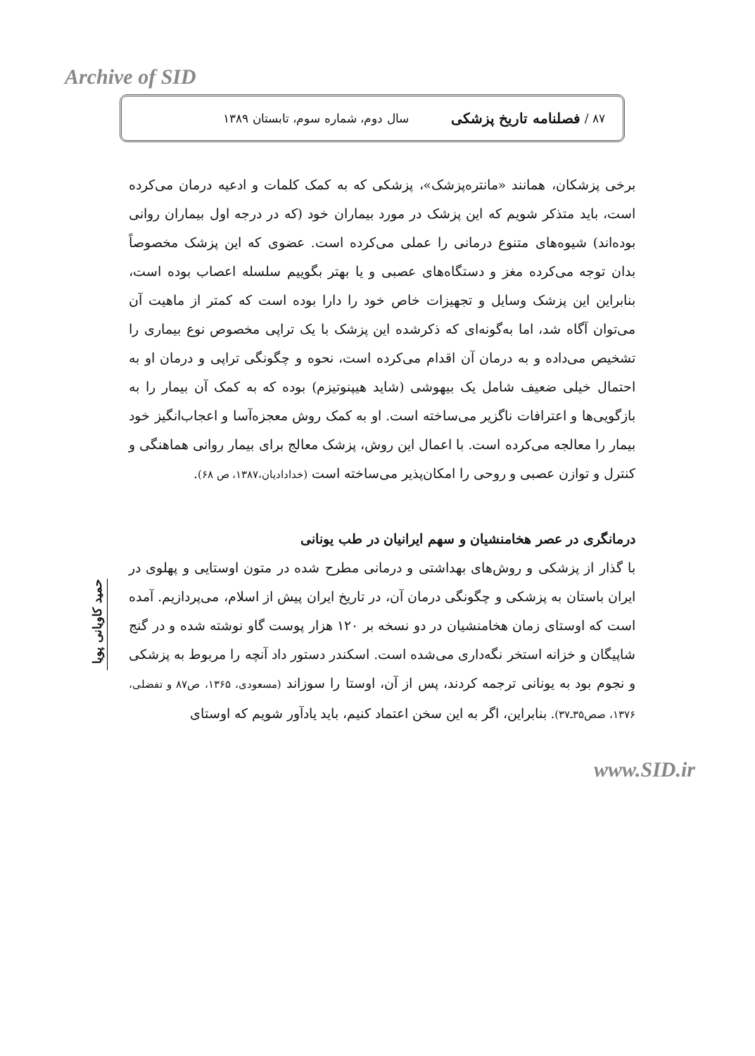Archive of SID
۸۷ / فصلنامه تاریخ پزشکی سال دوم، شماره سوم، تابستان ۱۳۸۹
برخی پزشکان، همانند «مانتره‌پزشک»، پزشکی که به کمک کلمات و ادعیه درمان می‌کرده است، باید متذکر شویم که این پزشک در مورد بیماران خود (که در درجه اول بیماران روانی بوده‌اند) شیوه‌های متنوع درمانی را عملی می‌کرده است. عضوی که این پزشک مخصوصاً بدان توجه می‌کرده مغز و دستگاه‌های عصبی و یا بهتر بگوییم سلسله اعصاب بوده است، بنابراین این پزشک وسایل و تجهیزات خاص خود را دارا بوده است که کمتر از ماهیت آن می‌توان آگاه شد، اما به‌گونه‌ای که ذکرشده این پزشک با یک تراپی مخصوص نوع بیماری را تشخیص می‌داده و به درمان آن اقدام می‌کرده است، نحوه و چگونگی تراپی و درمان او به احتمال خیلی ضعیف شامل یک بیهوشی (شاید هیپنوتیزم) بوده که به کمک آن بیمار را به بازگویی‌ها و اعترافات ناگزیر می‌ساخته است. او به کمک روش معجزه‌آسا و اعجاب‌انگیز خود بیمار را معالجه می‌کرده است. با اعمال این روش، پزشک معالج برای بیمار روانی هماهنگی و کنترل و توازن عصبی و روحی را امکان‌پذیر می‌ساخته است (خدادادیان،۱۳۸۷، ص ۶۸).
درمانگری در عصر هخامنشیان و سهم ایرانیان در طب یونانی
با گذار از پزشکی و روش‌های بهداشتی و درمانی مطرح شده در متون اوستایی و پهلوی در ایران باستان به پزشکی و چگونگی درمان آن، در تاریخ ایران پیش از اسلام، می‌پردازیم. آمده است که اوستای زمان هخامنشیان در دو نسخه بر ۱۲۰ هزار پوست گاو نوشته شده و در گنج شاپیگان و خزانه استخر نگه‌داری می‌شده است. اسکندر دستور داد آنچه را مربوط به پزشکی و نجوم بود به یونانی ترجمه کردند، پس از آن، اوستا را سوزاند (مسعودی، ۱۳۶۵، ص۸۷ و تفضلی، ۱۳۷۶، صص۳۵ـ۳۷). بنابراین، اگر به این سخن اعتماد کنیم، باید یادآور شویم که اوستای
حمید کاویانی پویا
www.SID.ir